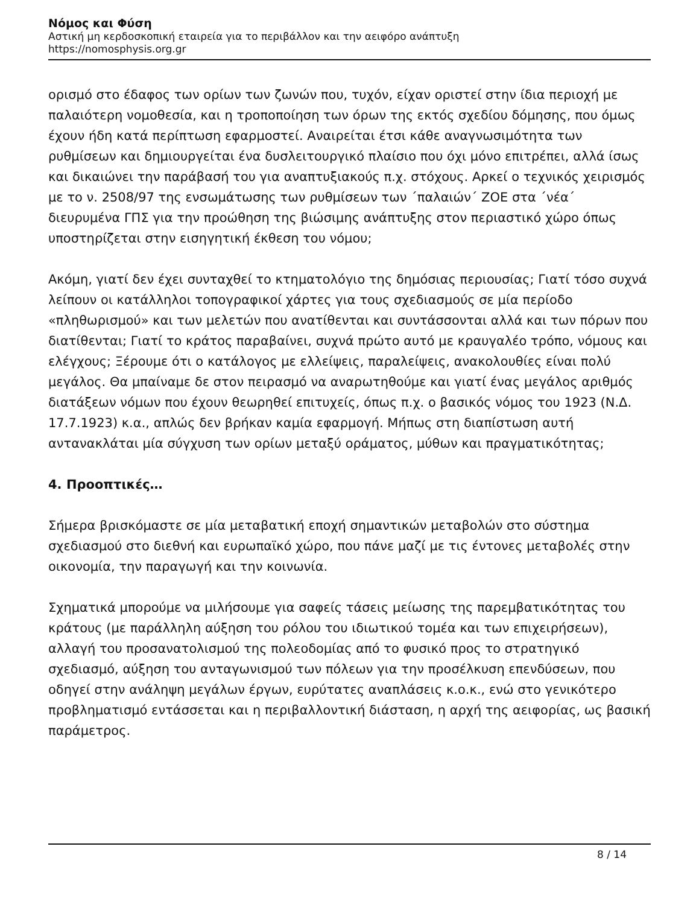Νόμος και Φύση
Αστική μη κερδοσκοπική εταιρεία για το περιβάλλον και την αειφόρο ανάπτυξη
https://nomosphysis.org.gr
ορισμό στο έδαφος των ορίων των ζωνών που, τυχόν, είχαν οριστεί στην ίδια περιοχή με παλαιότερη νομοθεσία, και η τροποποίηση των όρων της εκτός σχεδίου δόμησης, που όμως έχουν ήδη κατά περίπτωση εφαρμοστεί. Αναιρείται έτσι κάθε αναγνωσιμότητα των ρυθμίσεων και δημιουργείται ένα δυσλειτουργικό πλαίσιο που όχι μόνο επιτρέπει, αλλά ίσως και δικαιώνει την παράβασή του για αναπτυξιακούς π.χ. στόχους. Αρκεί ο τεχνικός χειρισμός με το ν. 2508/97 της ενσωμάτωσης των ρυθμίσεων των ΄παλαιών΄ ΖΟΕ στα ΄νέα΄ διευρυμένα ΓΠΣ για την προώθηση της βιώσιμης ανάπτυξης στον περιαστικό χώρο όπως υποστηρίζεται στην εισηγητική έκθεση του νόμου;
Ακόμη, γιατί δεν έχει συνταχθεί το κτηματολόγιο της δημόσιας περιουσίας; Γιατί τόσο συχνά λείπουν οι κατάλληλοι τοπογραφικοί χάρτες για τους σχεδιασμούς σε μία περίοδο «πληθωρισμού» και των μελετών που ανατίθενται και συντάσσονται αλλά και των πόρων που διατίθενται; Γιατί το κράτος παραβαίνει, συχνά πρώτο αυτό με κραυγαλέο τρόπο, νόμους και ελέγχους; Ξέρουμε ότι ο κατάλογος με ελλείψεις, παραλείψεις, ανακολουθίες είναι πολύ μεγάλος. Θα μπαίναμε δε στον πειρασμό να αναρωτηθούμε και γιατί ένας μεγάλος αριθμός διατάξεων νόμων που έχουν θεωρηθεί επιτυχείς, όπως π.χ. ο βασικός νόμος του 1923 (Ν.Δ. 17.7.1923) κ.α., απλώς δεν βρήκαν καμία εφαρμογή. Μήπως στη διαπίστωση αυτή αντανακλάται μία σύγχυση των ορίων μεταξύ οράματος, μύθων και πραγματικότητας;
4. Προοπτικές…
Σήμερα βρισκόμαστε σε μία μεταβατική εποχή σημαντικών μεταβολών στο σύστημα σχεδιασμού στο διεθνή και ευρωπαϊκό χώρο, που πάνε μαζί με τις έντονες μεταβολές στην οικονομία, την παραγωγή και την κοινωνία.
Σχηματικά μπορούμε να μιλήσουμε για σαφείς τάσεις μείωσης της παρεμβατικότητας του κράτους (με παράλληλη αύξηση του ρόλου του ιδιωτικού τομέα και των επιχειρήσεων), αλλαγή του προσανατολισμού της πολεοδομίας από το φυσικό προς το στρατηγικό σχεδιασμό, αύξηση του ανταγωνισμού των πόλεων για την προσέλκυση επενδύσεων, που οδηγεί στην ανάληψη μεγάλων έργων, ευρύτατες αναπλάσεις κ.ο.κ., ενώ στο γενικότερο προβληματισμό εντάσσεται και η περιβαλλοντική διάσταση, η αρχή της αειφορίας, ως βασική παράμετρος.
8 / 14